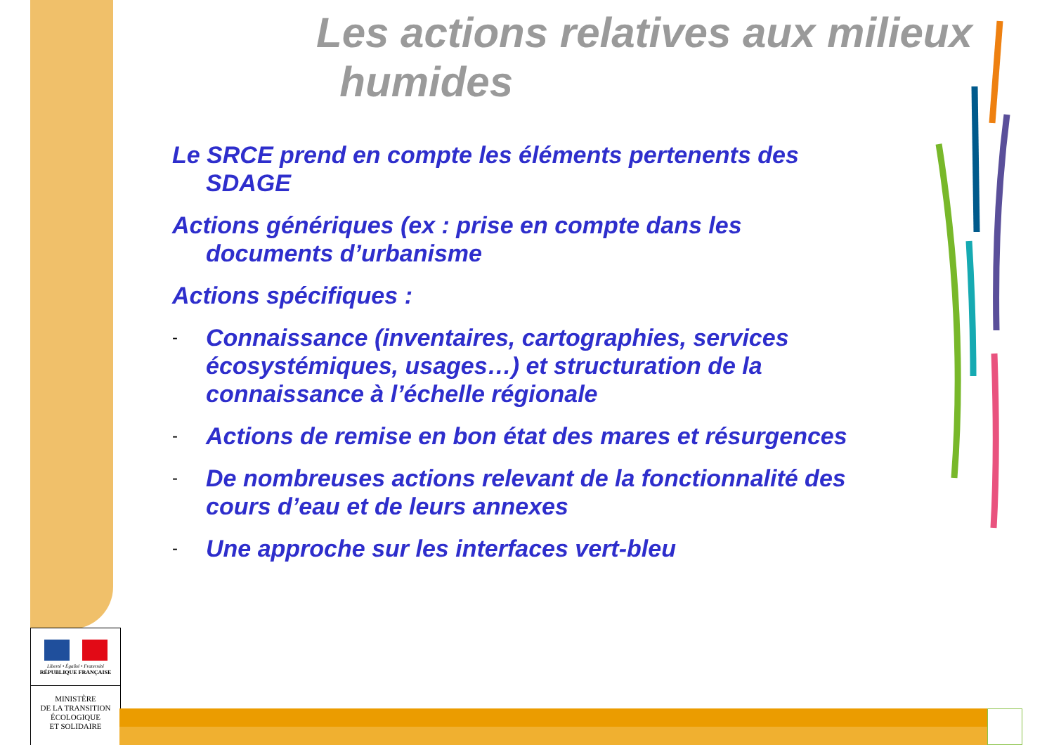Les actions relatives aux milieux
humides
Le SRCE prend en compte les éléments pertenents des SDAGE
Actions génériques (ex : prise en compte dans les documents d’urbanisme
Actions spécifiques :
- Connaissance (inventaires, cartographies, services écosystémiques, usages…) et structuration de la connaissance à l’échelle régionale
- Actions de remise en bon état des mares et résurgences
- De nombreuses actions relevant de la fonctionnalité des cours d’eau et de leurs annexes
- Une approche sur les interfaces vert-bleu
Liberté • Égalité • Fraternité
RÉPUBLIQUE FRANÇAISE
MINISTÈRE
DE LA TRANSITION
ÉCOLOGIQUE
ET SOLIDAIRE